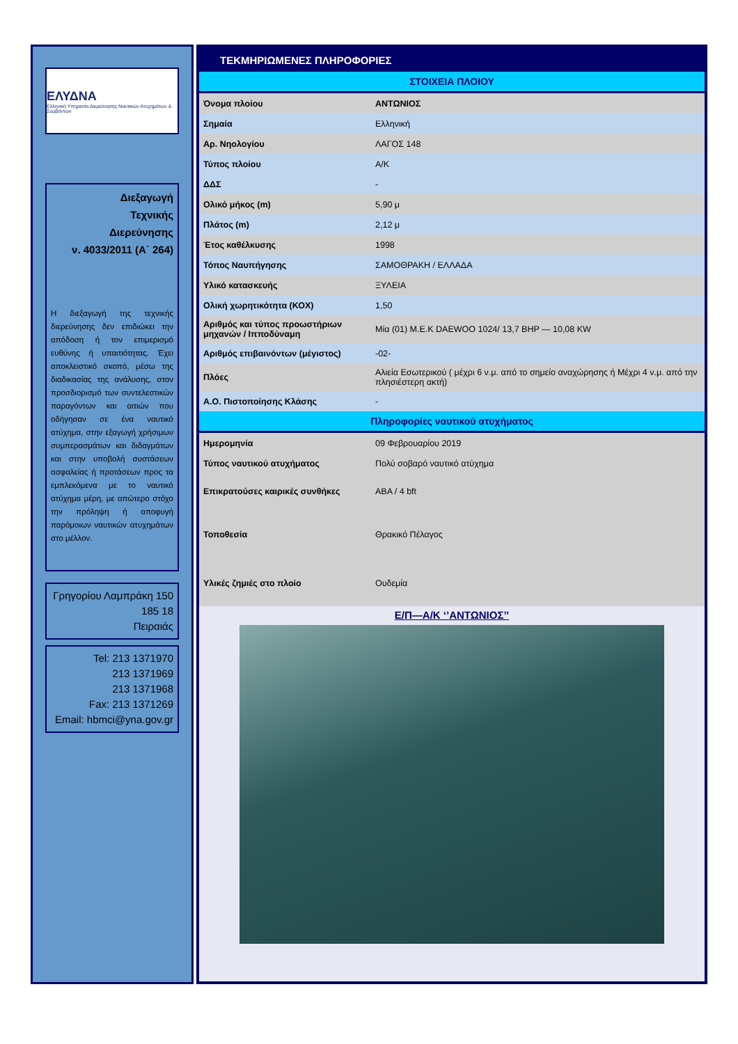ΕΛΥΔΝΑ
Ελληνική Υπηρεσία Διερεύνησης Ναυτικών Ατυχημάτων & Συμβάντων
Διεξαγωγή
Τεχνικής
Διερεύνησης
ν. 4033/2011 (Α΄ 264)
Η διεξαγωγή της τεχνικής διερεύνησης δεν επιδιώκει την απόδοση ή τον επιμερισμό ευθύνης ή υπαιτιότητας. Έχει αποκλειστικό σκοπό, μέσω της διαδικασίας της ανάλυσης, στον προσδιορισμό των συντελεστικών παραγόντων και αιτιών που οδήγησαν σε ένα ναυτικό ατύχημα, στην εξαγωγή χρήσιμων συμπερασμάτων και διδαγμάτων και στην υποβολή συστάσεων ασφαλείας ή προτάσεων προς τα εμπλεκόμενα με το ναυτικό ατύχημα μέρη, με απώτερο στόχο την πρόληψη ή αποφυγή παρόμοιων ναυτικών ατυχημάτων στο μέλλον.
Γρηγορίου Λαμπράκη 150
185 18
Πειραιάς
Tel: 213 1371970
213 1371969
213 1371968
Fax: 213 1371269
Email: hbmci@yna.gov.gr
ΤΕΚΜΗΡΙΩΜΕΝΕΣ ΠΛΗΡΟΦΟΡΙΕΣ
| ΣΤΟΙΧΕΙΑ ΠΛΟΙΟΥ | |
| --- | --- |
| Όνομα πλοίου | ΑΝΤΩΝΙΟΣ |
| Σημαία | Ελληνική |
| Αρ. Νηολογίου | ΛΑΓΟΣ 148 |
| Τύπος πλοίου | Α/Κ |
| ΔΔΣ | - |
| Ολικό μήκος (m) | 5,90 μ |
| Πλάτος (m) | 2,12 μ |
| Έτος καθέλκυσης | 1998 |
| Τόπος Ναυπήγησης | ΣΑΜΟΘΡΑΚΗ / ΕΛΛΑΔΑ |
| Υλικό κατασκευής | ΞΥΛΕΙΑ |
| Ολική χωρητικότητα (ΚΟΧ) | 1,50 |
| Αριθμός και τύπος προωστήριων μηχανών / Ιπποδύναμη | Μία (01) Μ.Ε.Κ DAEWOO 1024/ 13,7 BHP — 10,08 KW |
| Αριθμός επιβαινόντων (μέγιστος) | -02- |
| Πλόες | Αλιεία Εσωτερικού ( μέχρι 6 ν.μ. από το σημείο αναχώρησης ή Μέχρι 4 ν.μ. από την πλησιέστερη ακτή) |
| Α.Ο. Πιστοποίησης Κλάσης | - |
| Πληροφορίες ναυτικού ατυχήματος | |
| Ημερομηνία | 09 Φεβρουαρίου 2019 |
| Τύπος ναυτικού ατυχήματος | Πολύ σοβαρό ναυτικό ατύχημα |
| Επικρατούσες καιρικές συνθήκες | ΑΒΑ / 4 bft |
| Τοποθεσία | Θρακικό Πέλαγος |
| Υλικές ζημιές στο πλοίο | Ουδεμία |
Ε/Π—Α/Κ ‘’ΑΝΤΩΝΙΟΣ’’